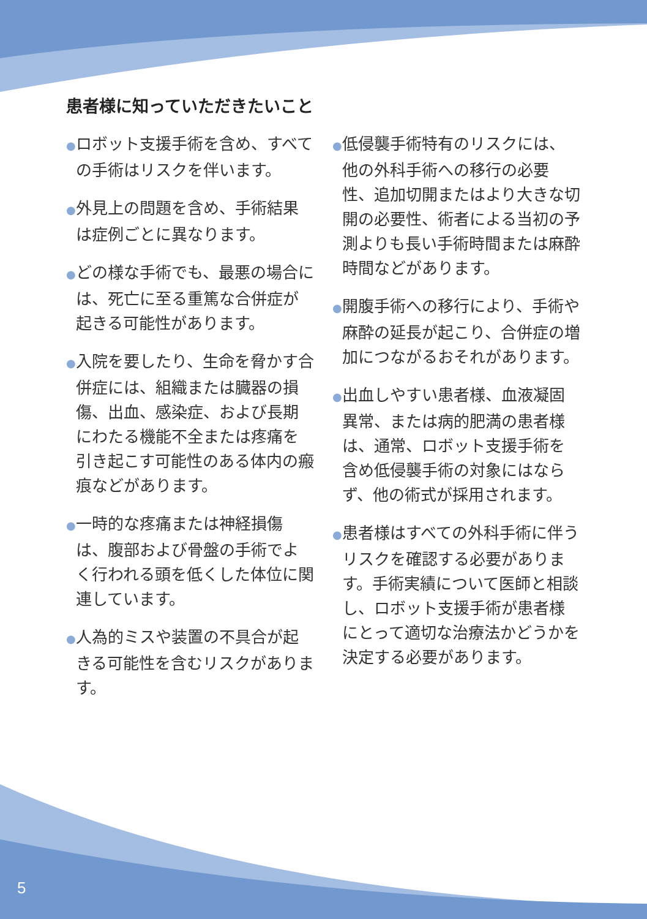患者様に知っていただきたいこと
●ロボット支援手術を含め、すべての手術はリスクを伴います。
●外見上の問題を含め、手術結果は症例ごとに異なります。
●どの様な手術でも、最悪の場合には、死亡に至る重篤な合併症が起きる可能性があります。
●入院を要したり、生命を脅かす合併症には、組織または臓器の損傷、出血、感染症、および長期にわたる機能不全または疼痛を引き起こす可能性のある体内の瘢痕などがあります。
●一時的な疼痛または神経損傷は、腹部および骨盤の手術でよく行われる頭を低くした体位に関連しています。
●人為的ミスや装置の不具合が起きる可能性を含むリスクがあります。
●低侵襲手術特有のリスクには、他の外科手術への移行の必要性、追加切開またはより大きな切開の必要性、術者による当初の予測よりも長い手術時間または麻酔時間などがあります。
●開腹手術への移行により、手術や麻酔の延長が起こり、合併症の増加につながるおそれがあります。
●出血しやすい患者様、血液凝固異常、または病的肥満の患者様は、通常、ロボット支援手術を含め低侵襲手術の対象にはならず、他の術式が採用されます。
●患者様はすべての外科手術に伴うリスクを確認する必要があります。手術実績について医師と相談し、ロボット支援手術が患者様にとって適切な治療法かどうかを決定する必要があります。
5